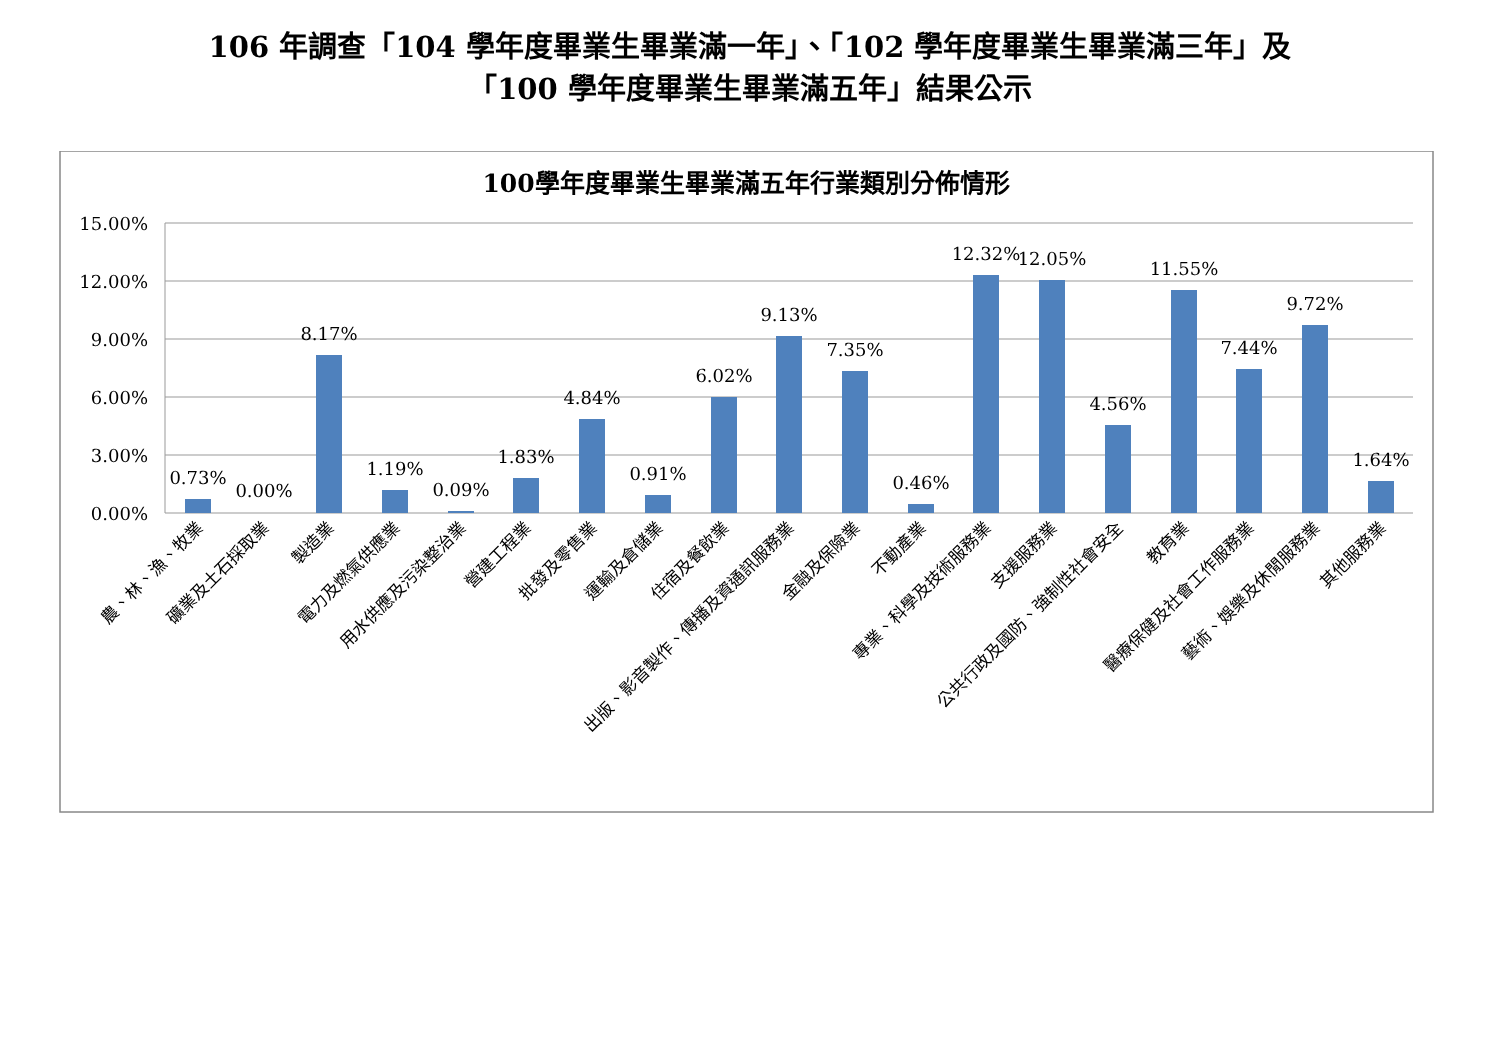106 年調查「104 學年度畢業生畢業滿一年」、「102 學年度畢業生畢業滿三年」及
「100 學年度畢業生畢業滿五年」結果公示
100學年度畢業生畢業滿五年行業類別分佈情形
15.00%
12.00%
9.00%
6.00%
3.00%
0.00%
0.73%
0.00%
8.17%
1.19%
0.09%
1.83%
4.84%
0.91%
6.02%
9.13%
7.35%
0.46%
12.32%
12.05%
4.56%
11.55%
7.44%
9.72%
1.64%
農、林、漁、牧業
礦業及土石採取業
製造業
電力及燃氣供應業
用水供應及污染整治業
營建工程業
批發及零售業
運輸及倉儲業
住宿及餐飲業
出版、影音製作、傳播及資通訊服務業
金融及保險業
不動產業
專業、科學及技術服務業
支援服務業
公共行政及國防、強制性社會安全
教育業
醫療保健及社會工作服務業
藝術、娛樂及休閒服務業
其他服務業